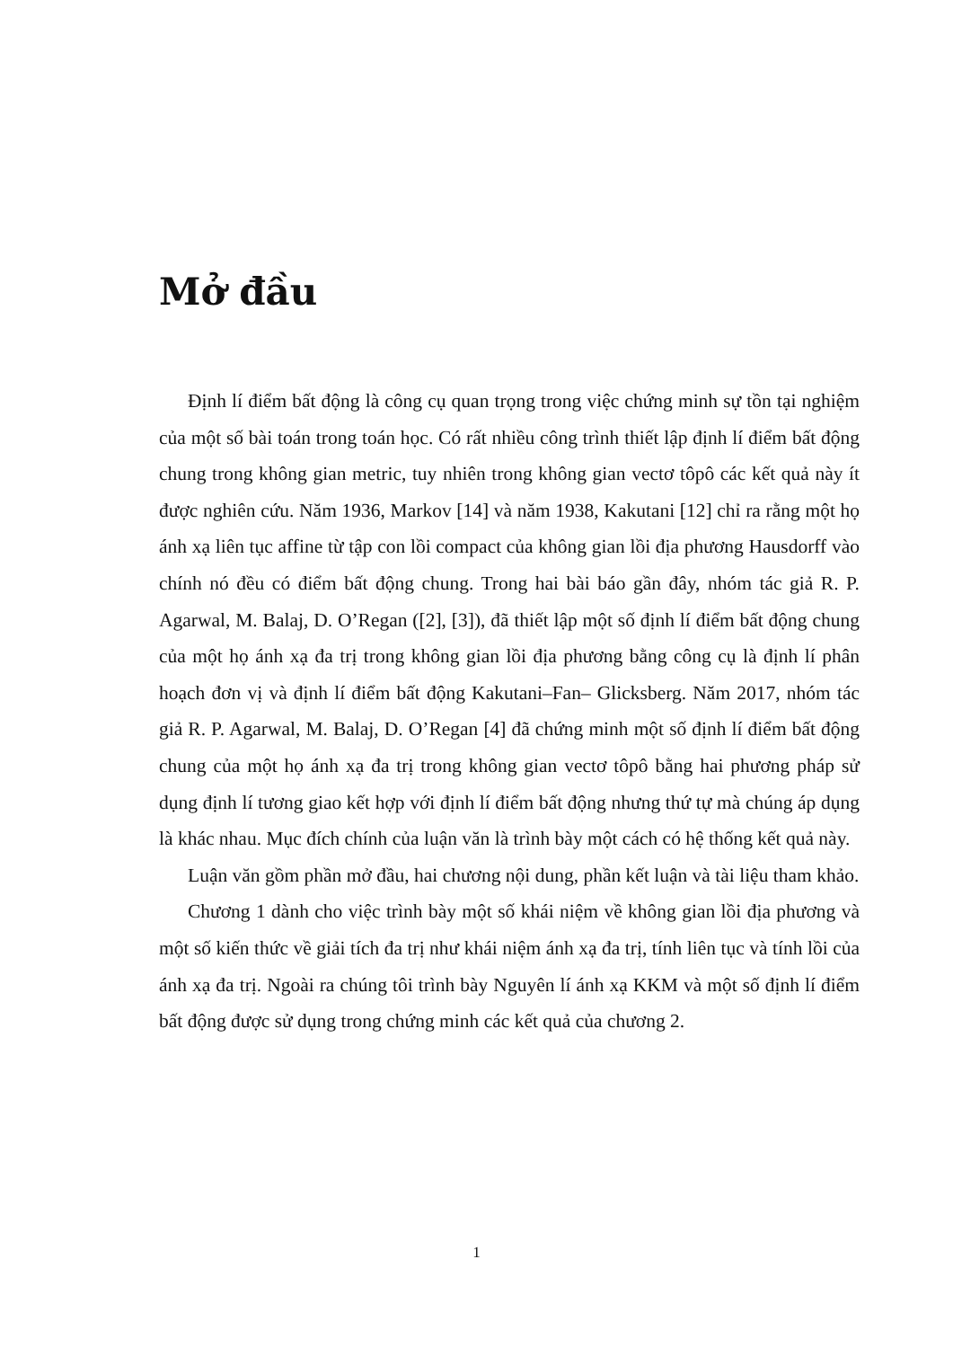Mở đầu
Định lí điểm bất động là công cụ quan trọng trong việc chứng minh sự tồn tại nghiệm của một số bài toán trong toán học. Có rất nhiều công trình thiết lập định lí điểm bất động chung trong không gian metric, tuy nhiên trong không gian vectơ tôpô các kết quả này ít được nghiên cứu. Năm 1936, Markov [14] và năm 1938, Kakutani [12] chỉ ra rằng một họ ánh xạ liên tục affine từ tập con lồi compact của không gian lồi địa phương Hausdorff vào chính nó đều có điểm bất động chung. Trong hai bài báo gần đây, nhóm tác giả R. P. Agarwal, M. Balaj, D. O’Regan ([2], [3]), đã thiết lập một số định lí điểm bất động chung của một họ ánh xạ đa trị trong không gian lồi địa phương bằng công cụ là định lí phân hoạch đơn vị và định lí điểm bất động Kakutani–Fan– Glicksberg. Năm 2017, nhóm tác giả R. P. Agarwal, M. Balaj, D. O’Regan [4] đã chứng minh một số định lí điểm bất động chung của một họ ánh xạ đa trị trong không gian vectơ tôpô bằng hai phương pháp sử dụng định lí tương giao kết hợp với định lí điểm bất động nhưng thứ tự mà chúng áp dụng là khác nhau. Mục đích chính của luận văn là trình bày một cách có hệ thống kết quả này.
Luận văn gồm phần mở đầu, hai chương nội dung, phần kết luận và tài liệu tham khảo.
Chương 1 dành cho việc trình bày một số khái niệm về không gian lồi địa phương và một số kiến thức về giải tích đa trị như khái niệm ánh xạ đa trị, tính liên tục và tính lồi của ánh xạ đa trị. Ngoài ra chúng tôi trình bày Nguyên lí ánh xạ KKM và một số định lí điểm bất động được sử dụng trong chứng minh các kết quả của chương 2.
1